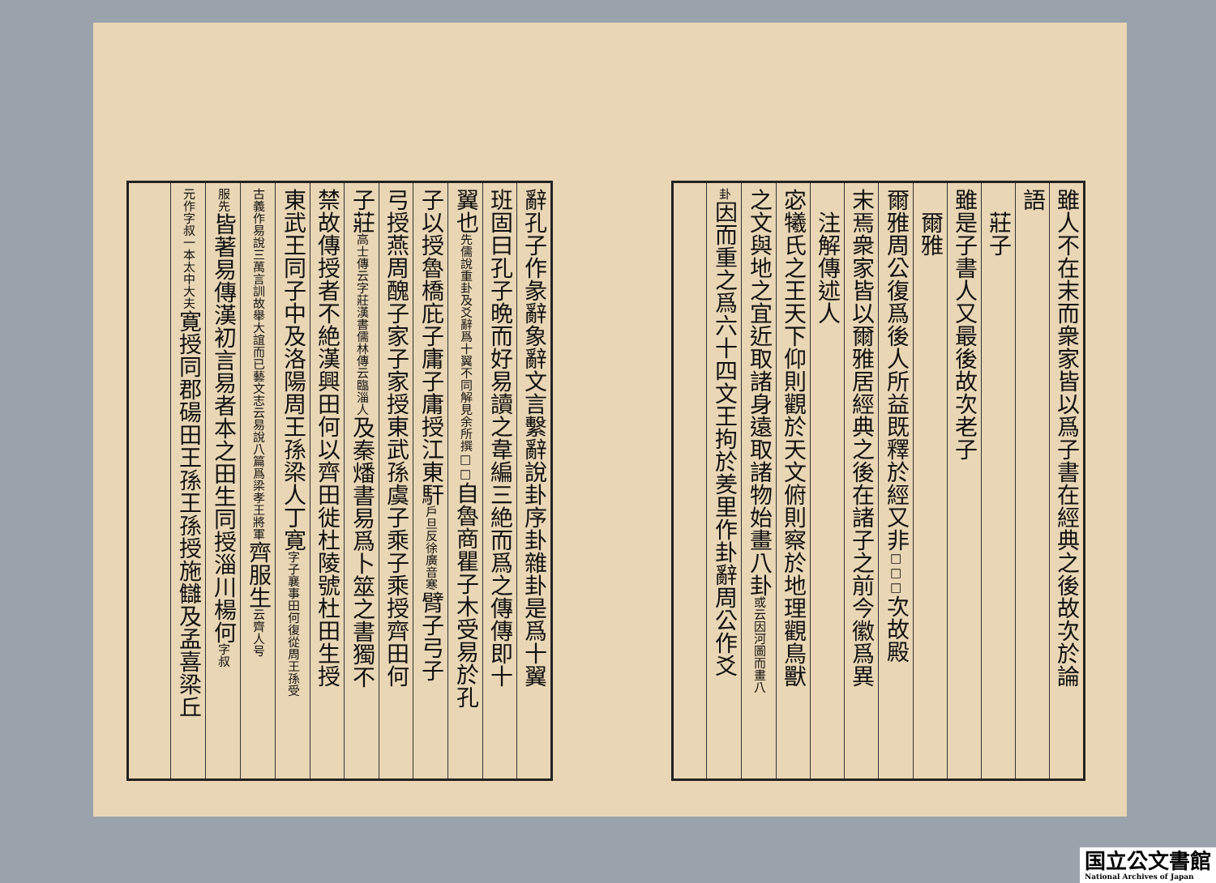雖人不在末而衆家皆以爲子書在經典之後故次於論
語
　莊子
雖是子書人又最後故次老子
　爾雅
爾雅周公復爲後人所益既釋於經又非□□□次故殿
末焉衆家皆以爾雅居經典之後在諸子之前今徽爲異
　注解傳述人
宓犧氏之王天下仰則觀於天文俯則察於地理觀鳥獸
之文與地之宜近取諸身遠取諸物始畫八卦或云因河圖而畫八
卦因而重之爲六十四文王拘於羑里作卦辭周公作爻
辭孔子作彖辭象辭文言繫辭說卦序卦雜卦是爲十翼
班固曰孔子晩而好易讀之韋編三絶而爲之傳傳即十
翼也先儒說重卦及爻辭爲十翼不同解見余所撰□□自魯商瞿子木受易於孔
子以授魯橋庇子庸子庸授江東馯戸旦反徐廣音寒臂子弓子
弓授燕周醜子家子家授東武孫虞子乘子乘授齊田何
子莊高士傳云字莊漢書儒林傳云臨淄人及秦燔書易爲卜筮之書獨不
禁故傳授者不絶漢興田何以齊田徙杜陵號杜田生授
東武王同子中及洛陽周王孫梁人丁寛字子襄事田何復從周王孫受
古義作易說三萬言訓故舉大誼而已藝文志云易說八篇爲梁孝王將軍齊服生云齊人号
服先皆著易傳漢初言易者本之田生同授淄川楊何字叔
元作字叔一本太中大夫寛授同郡碭田王孫王孫授施讎及孟喜梁丘
国立公文書館
National Archives of Japan